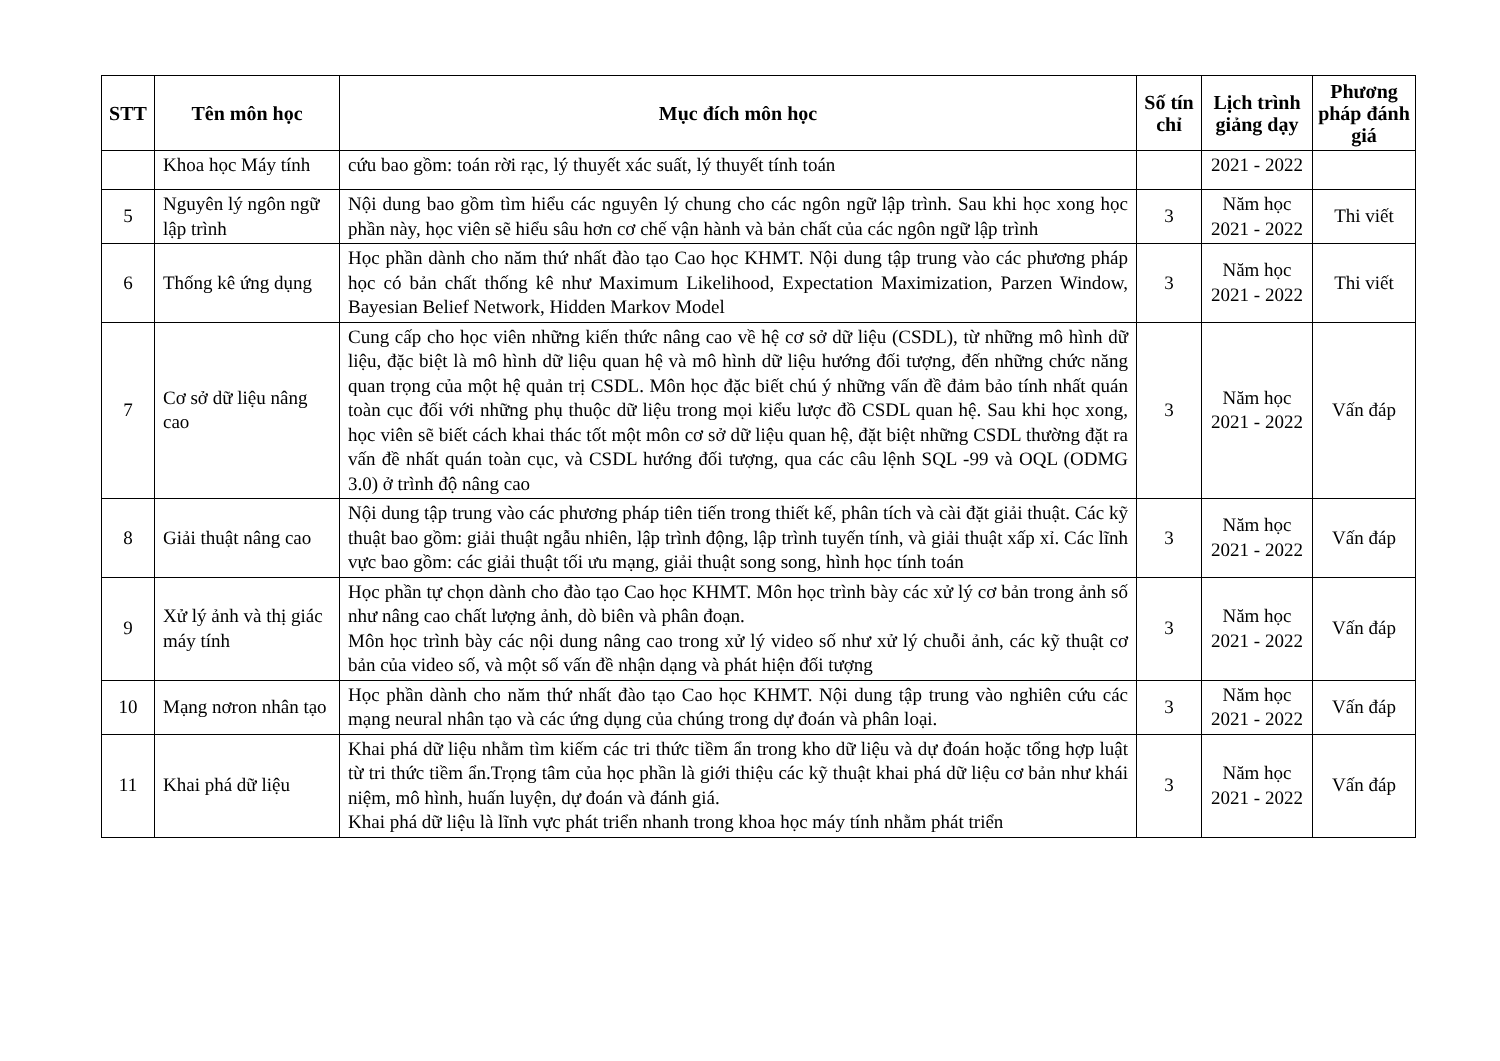| STT | Tên môn học | Mục đích môn học | Số tín chỉ | Lịch trình giảng dạy | Phương pháp đánh giá |
| --- | --- | --- | --- | --- | --- |
| | Khoa học Máy tính | cứu bao gồm: toán rời rạc, lý thuyết xác suất, lý thuyết tính toán | | 2021 - 2022 | |
| 5 | Nguyên lý ngôn ngữ lập trình | Nội dung bao gồm tìm hiểu các nguyên lý chung cho các ngôn ngữ lập trình. Sau khi học xong học phần này, học viên sẽ hiểu sâu hơn cơ chế vận hành và bản chất của các ngôn ngữ lập trình | 3 | Năm học 2021 - 2022 | Thi viết |
| 6 | Thống kê ứng dụng | Học phần dành cho năm thứ nhất đào tạo Cao học KHMT. Nội dung tập trung vào các phương pháp học có bản chất thống kê như Maximum Likelihood, Expectation Maximization, Parzen Window, Bayesian Belief Network, Hidden Markov Model | 3 | Năm học 2021 - 2022 | Thi viết |
| 7 | Cơ sở dữ liệu nâng cao | Cung cấp cho học viên những kiến thức nâng cao về hệ cơ sở dữ liệu (CSDL), từ những mô hình dữ liệu, đặc biệt là mô hình dữ liệu quan hệ và mô hình dữ liệu hướng đối tượng, đến những chức năng quan trọng của một hệ quản trị CSDL. Môn học đặc biết chú ý những vấn đề đảm bảo tính nhất quán toàn cục đối với những phụ thuộc dữ liệu trong mọi kiểu lược đồ CSDL quan hệ. Sau khi học xong, học viên sẽ biết cách khai thác tốt một môn cơ sở dữ liệu quan hệ, đặt biệt những CSDL thường đặt ra vấn đề nhất quán toàn cục, và CSDL hướng đối tượng, qua các câu lệnh SQL -99 và OQL (ODMG 3.0) ở trình độ nâng cao | 3 | Năm học 2021 - 2022 | Vấn đáp |
| 8 | Giải thuật nâng cao | Nội dung tập trung vào các phương pháp tiên tiến trong thiết kế, phân tích và cài đặt giải thuật. Các kỹ thuật bao gồm: giải thuật ngẫu nhiên, lập trình động, lập trình tuyến tính, và giải thuật xấp xỉ. Các lĩnh vực bao gồm: các giải thuật tối ưu mạng, giải thuật song song, hình học tính toán | 3 | Năm học 2021 - 2022 | Vấn đáp |
| 9 | Xử lý ảnh và thị giác máy tính | Học phần tự chọn dành cho đào tạo Cao học KHMT. Môn học trình bày các xử lý cơ bản trong ảnh số như nâng cao chất lượng ảnh, dò biên và phân đoạn. Môn học trình bày các nội dung nâng cao trong xử lý video số như xử lý chuỗi ảnh, các kỹ thuật cơ bản của video số, và một số vấn đề nhận dạng và phát hiện đối tượng | 3 | Năm học 2021 - 2022 | Vấn đáp |
| 10 | Mạng nơron nhân tạo | Học phần dành cho năm thứ nhất đào tạo Cao học KHMT. Nội dung tập trung vào nghiên cứu các mạng neural nhân tạo và các ứng dụng của chúng trong dự đoán và phân loại. | 3 | Năm học 2021 - 2022 | Vấn đáp |
| 11 | Khai phá dữ liệu | Khai phá dữ liệu nhằm tìm kiếm các tri thức tiềm ẩn trong kho dữ liệu và dự đoán hoặc tổng hợp luật từ tri thức tiềm ẩn.Trọng tâm của học phần là giới thiệu các kỹ thuật khai phá dữ liệu cơ bản như khái niệm, mô hình, huấn luyện, dự đoán và đánh giá. Khai phá dữ liệu là lĩnh vực phát triển nhanh trong khoa học máy tính nhằm phát triển | 3 | Năm học 2021 - 2022 | Vấn đáp |